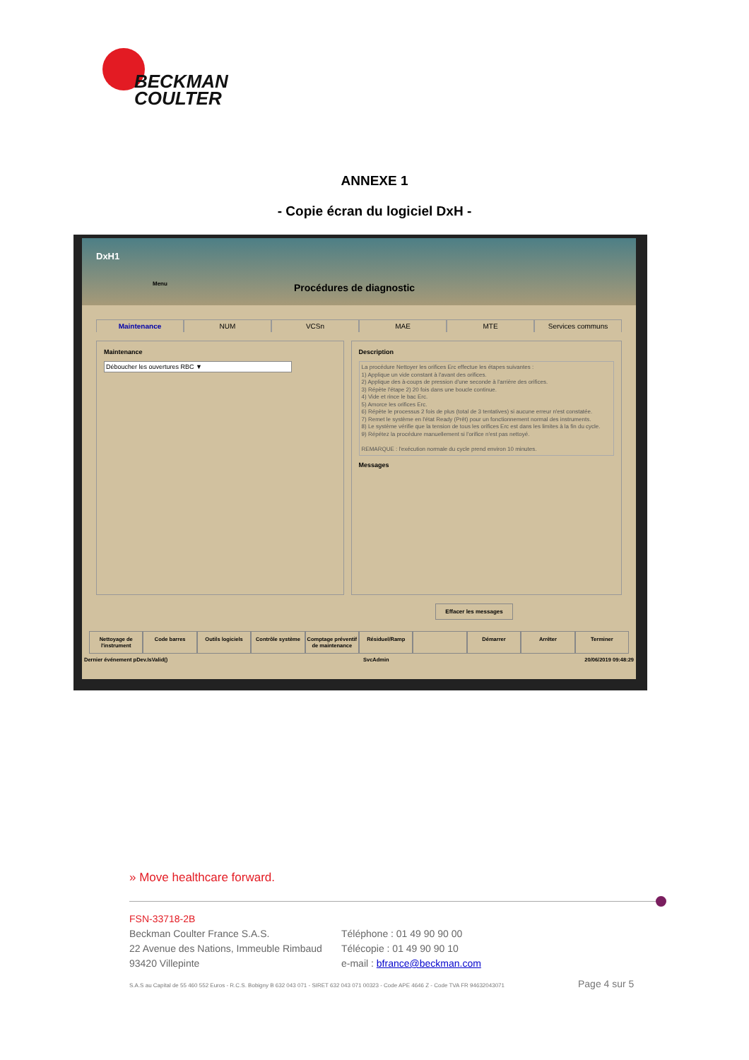BECKMAN
COULTER
ANNEXE 1
- Copie écran du logiciel DxH -
DxH1
Menu Procédures de diagnostic
Maintenance NUM VCSn MAE MTE Services communs
Maintenance
Déboucher les ouvertures RBC ▼
Description
La procédure Nettoyer les orifices Erc effectue les étapes suivantes :
1) Applique un vide constant à l'avant des orifices.
2) Applique des à-coups de pression d'une seconde à l'arrière des orifices.
3) Répète l'étape 2) 20 fois dans une boucle continue.
4) Vide et rince le bac Erc.
5) Amorce les orifices Erc.
6) Répète le processus 2 fois de plus (total de 3 tentatives) si aucune erreur n'est constatée.
7) Remet le système en l'état Ready (Prêt) pour un fonctionnement normal des instruments.
8) Le système vérifie que la tension de tous les orifices Erc est dans les limites à la fin du cycle.
9) Répétez la procédure manuellement si l'orifice n'est pas nettoyé.
REMARQUE : l'exécution normale du cycle prend environ 10 minutes.
Messages
Effacer les messages
Nettoyage de l'instrument Code barres Outils logiciels Contrôle système Comptage préventif de maintenance Résiduel/Ramp Démarrer Arrêter Terminer
Dernier événement pDev.IsValid() SvcAdmin 20/06/2019 09:48:29
» Move healthcare forward.
FSN-33718-2B
Beckman Coulter France S.A.S.
22 Avenue des Nations, Immeuble Rimbaud
93420 Villepinte
Téléphone : 01 49 90 90 00
Télécopie : 01 49 90 90 10
e-mail : bfrance@beckman.com
S.A.S au Capital de 55 460 552 Euros - R.C.S. Bobigny B 632 043 071 - SIRET 632 043 071 00323 - Code APE 4646 Z - Code TVA FR 94632043071
Page 4 sur 5